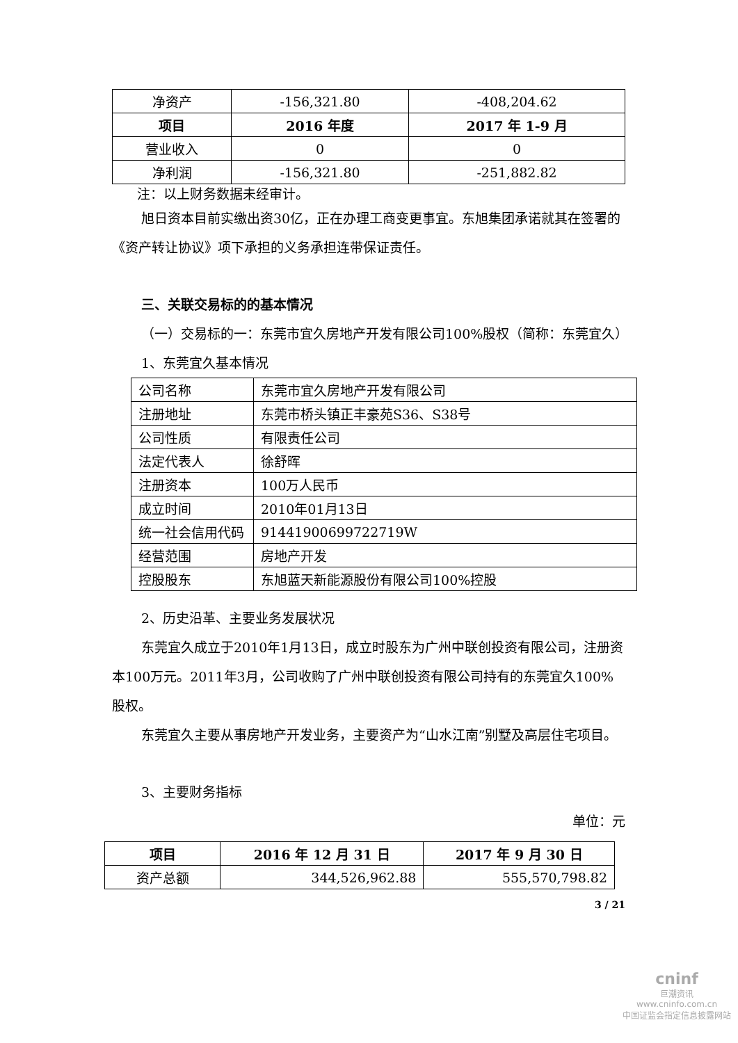| 净资产 | -156,321.80 | -408,204.62 |
| 项目 | 2016 年度 | 2017 年 1-9 月 |
| 营业收入 | 0 | 0 |
| 净利润 | -156,321.80 | -251,882.82 |
注：以上财务数据未经审计。
旭日资本目前实缴出资30亿，正在办理工商变更事宜。东旭集团承诺就其在签署的《资产转让协议》项下承担的义务承担连带保证责任。
三、关联交易标的的基本情况
（一）交易标的一：东莞市宜久房地产开发有限公司100%股权（简称：东莞宜久）
1、东莞宜久基本情况
| 公司名称 | 东莞市宜久房地产开发有限公司 |
| 注册地址 | 东莞市桥头镇正丰豪苑S36、S38号 |
| 公司性质 | 有限责任公司 |
| 法定代表人 | 徐舒晖 |
| 注册资本 | 100万人民币 |
| 成立时间 | 2010年01月13日 |
| 统一社会信用代码 | 91441900699722719W |
| 经营范围 | 房地产开发 |
| 控股股东 | 东旭蓝天新能源股份有限公司100%控股 |
2、历史沿革、主要业务发展状况
东莞宜久成立于2010年1月13日，成立时股东为广州中联创投资有限公司，注册资本100万元。2011年3月，公司收购了广州中联创投资有限公司持有的东莞宜久100%股权。
东莞宜久主要从事房地产开发业务，主要资产为“山水江南”别墅及高层住宅项目。
3、主要财务指标
单位：元
| 项目 | 2016 年 12 月 31 日 | 2017 年 9 月 30 日 |
| --- | --- | --- |
| 资产总额 | 344,526,962.88 | 555,570,798.82 |
3 / 21
cninf
巨潮资讯
www.cninfo.com.cn
中国证监会指定信息披露网站